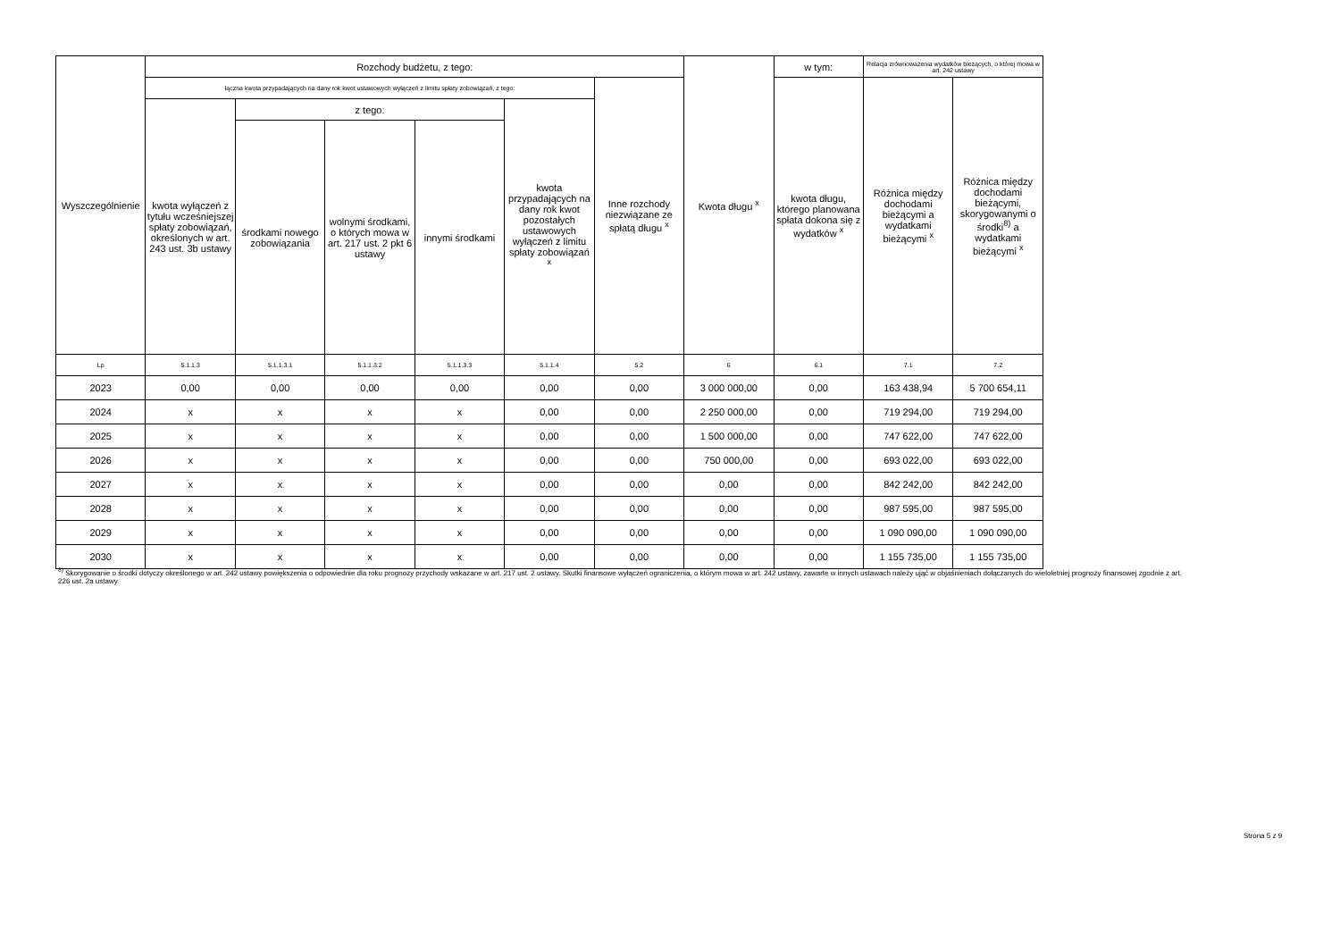| Wyszczególnienie | Rozchody budżetu, z tego: | | | | | | Kwota długu <sup>x</sup> | w tym: | Relacja zrównoważenia wydatków bieżących, o której mowa w art. 242 ustawy | |
| --- | --- | --- | --- | --- | --- | --- | --- | --- | --- | --- |
| | łączna kwota przypadających na dany rok kwot ustawowych wyłączeń z limitu spłaty zobowiązań, z tego: | | | | | Inne rozchody niezwiązane ze spłatą długu <sup>x</sup> | | kwota długu, którego planowana spłata dokona się z wydatków <sup>x</sup> | Różnica między dochodami bieżącymi a wydatkami bieżącymi <sup>x</sup> | Różnica między dochodami bieżącymi, skorygowanymi o środki<sup>8)</sup> a wydatkami bieżącymi <sup>x</sup> |
| | kwota wyłączeń z tytułu wcześniejszej spłaty zobowiązań, określonych w art. 243 ust. 3b ustawy | z tego: | | | kwota przypadających na dany rok kwot pozostałych ustawowych wyłączeń z limitu spłaty zobowiązań <sup>x</sup> | | | | | |
| | | środkami nowego zobowiązania | wolnymi środkami, o których mowa w art. 217 ust. 2 pkt 6 ustawy | innymi środkami | | | | | | |
| Lp | 5.1.1.3 | 5.1.1.3.1 | 5.1.1.3.2 | 5.1.1.3.3 | 5.1.1.4 | 5.2 | 6 | 6.1 | 7.1 | 7.2 |
| 2023 | 0,00 | 0,00 | 0,00 | 0,00 | 0,00 | 0,00 | 3 000 000,00 | 0,00 | 163 438,94 | 5 700 654,11 |
| 2024 | x | x | x | x | 0,00 | 0,00 | 2 250 000,00 | 0,00 | 719 294,00 | 719 294,00 |
| 2025 | x | x | x | x | 0,00 | 0,00 | 1 500 000,00 | 0,00 | 747 622,00 | 747 622,00 |
| 2026 | x | x | x | x | 0,00 | 0,00 | 750 000,00 | 0,00 | 693 022,00 | 693 022,00 |
| 2027 | x | x | x | x | 0,00 | 0,00 | 0,00 | 0,00 | 842 242,00 | 842 242,00 |
| 2028 | x | x | x | x | 0,00 | 0,00 | 0,00 | 0,00 | 987 595,00 | 987 595,00 |
| 2029 | x | x | x | x | 0,00 | 0,00 | 0,00 | 0,00 | 1 090 090,00 | 1 090 090,00 |
| 2030 | x | x | x | x | 0,00 | 0,00 | 0,00 | 0,00 | 1 155 735,00 | 1 155 735,00 |
<sup>8)</sup> Skorygowanie o środki dotyczy określonego w art. 242 ustawy powiększenia o odpowiednie dla roku prognozy przychody wskazane w art. 217 ust. 2 ustawy. Skutki finansowe wyłączeń ograniczenia, o którym mowa w art. 242 ustawy, zawarte w innych ustawach należy ująć w objaśnieniach dołączanych do wieloletniej prognozy finansowej zgodnie z art. 226 ust. 2a ustawy.
Strona 5 z 9